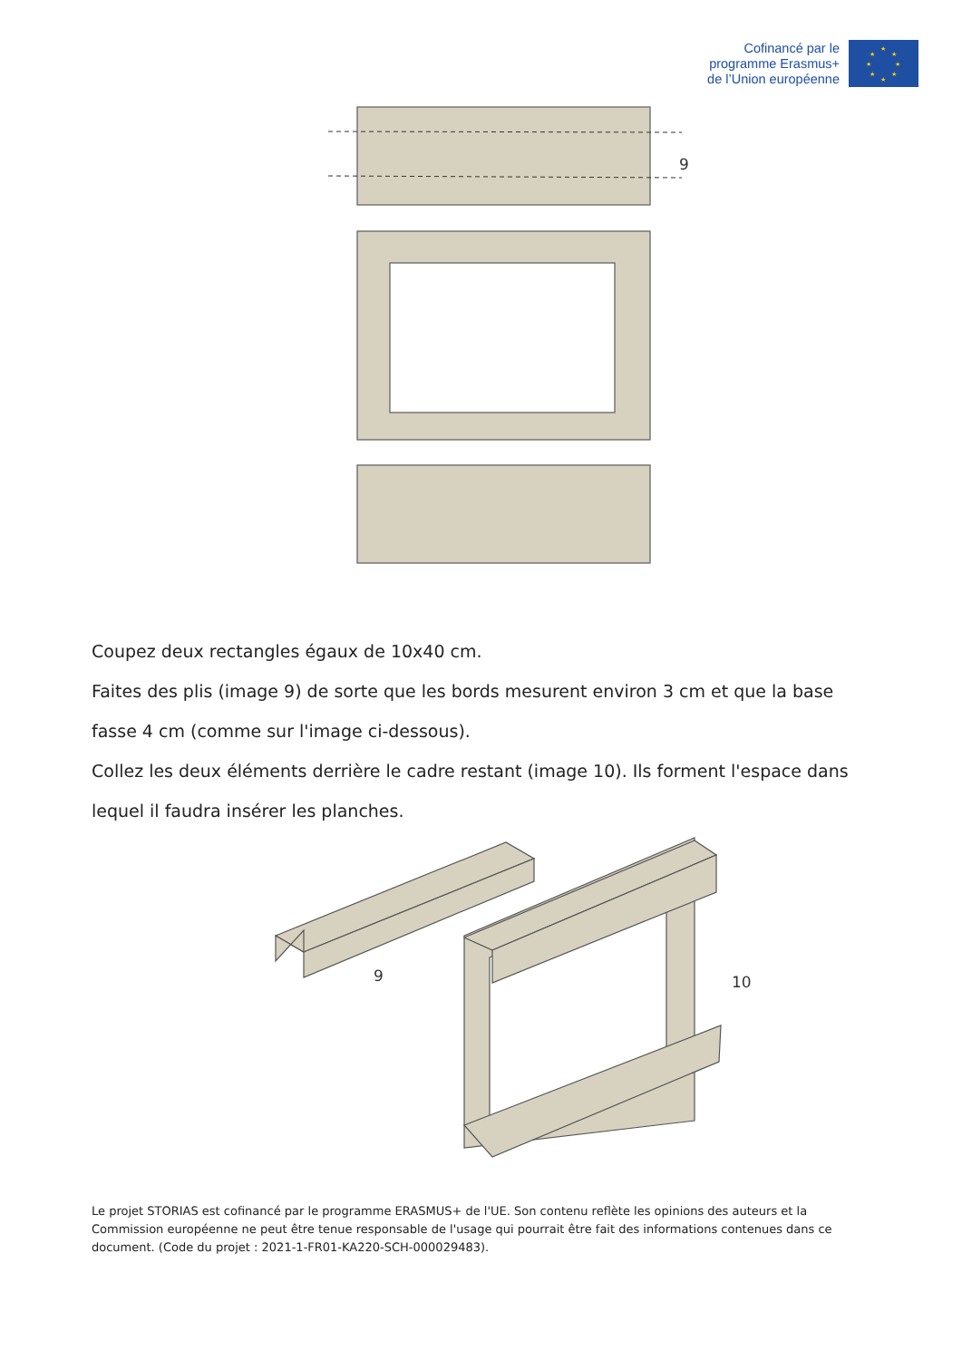Cofinancé par le
programme Erasmus+
de l’Union européenne
★
★
★
★
★
★
★
★
9
Coupez deux rectangles égaux de 10x40 cm.
Faites des plis (image 9) de sorte que les bords mesurent environ 3 cm et que la base fasse 4 cm (comme sur l'image ci-dessous).
Collez les deux éléments derrière le cadre restant (image 10). Ils forment l'espace dans lequel il faudra insérer les planches.
9
10
Le projet STORIAS est cofinancé par le programme ERASMUS+ de l'UE. Son contenu reflète les opinions des auteurs et la Commission européenne ne peut être tenue responsable de l'usage qui pourrait être fait des informations contenues dans ce document. (Code du projet : 2021-1-FR01-KA220-SCH-000029483).